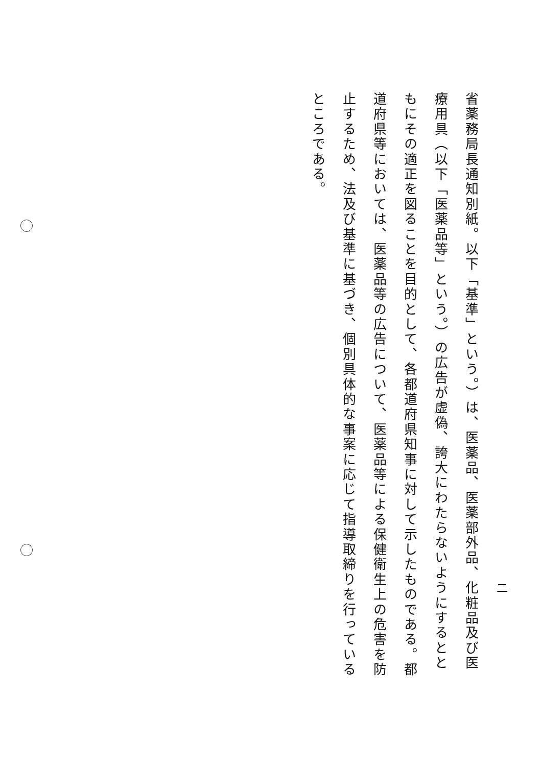省薬務局長通知別紙。以下「基準」という。）は、医薬品、医薬部外品、化粧品及び医療用具（以下「医薬品等」という。）の広告が虚偽、誇大にわたらないようにするとともにその適正を図ることを目的として、各都道府県知事に対して示したものである。都道府県等においては、医薬品等の広告について、医薬品等による保健衛生上の危害を防止するため、法及び基準に基づき、個別具体的な事案に応じて指導取締りを行っているところである。
二